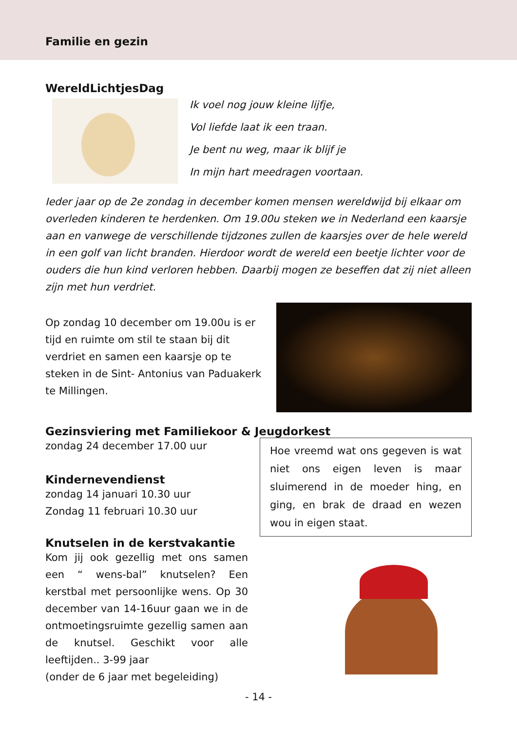Familie en gezin
WereldLichtjesDag
Ik voel nog jouw kleine lijfje,
Vol liefde laat ik een traan.
Je bent nu weg, maar ik blijf je
In mijn hart meedragen voortaan.
Ieder jaar op de 2e zondag in december komen mensen wereldwijd bij elkaar om overleden kinderen te herdenken. Om 19.00u steken we in Nederland een kaarsje aan en vanwege de verschillende tijdzones zullen de kaarsjes over de hele wereld in een golf van licht branden. Hierdoor wordt de wereld een beetje lichter voor de ouders die hun kind verloren hebben. Daarbij mogen ze beseffen dat zij niet alleen zijn met hun verdriet.
Op zondag 10 december om 19.00u is er tijd en ruimte om stil te staan bij dit verdriet en samen een kaarsje op te steken in de Sint- Antonius van Paduakerk te Millingen.
Gezinsviering met Familiekoor & Jeugdorkest
zondag 24 december 17.00 uur
Kindernevendienst
zondag 14 januari 10.30 uur
Zondag 11 februari 10.30 uur
Knutselen in de kerstvakantie
Kom jij ook gezellig met ons samen een “ wens-bal” knutselen? Een kerstbal met persoonlijke wens. Op 30 december van 14-16uur gaan we in de ontmoetingsruimte gezellig samen aan de knutsel. Geschikt voor alle leeftijden.. 3-99 jaar
(onder de 6 jaar met begeleiding)
Hoe vreemd wat ons gegeven is wat niet ons eigen leven is maar sluimerend in de moeder hing, en ging, en brak de draad en wezen wou in eigen staat.
- 14 -